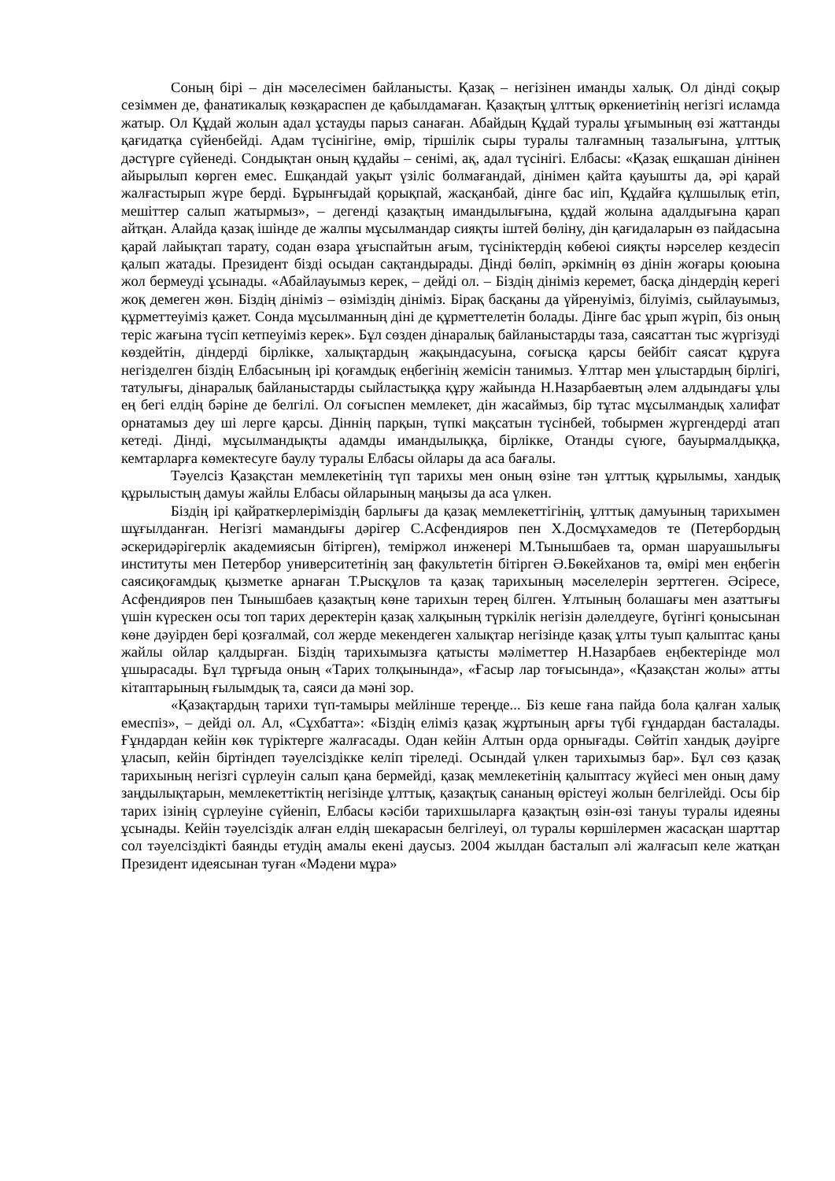Соның бірі – дін мәселесімен байланысты. Қазақ – негізінен иманды халық. Ол дінді соқыр сезіммен де, фанатикалық көзқараспен де қабылдамаған. Қазақтың ұлттық өркениетінің негізгі исламда жатыр. Ол Құдай жолын адал ұстауды парыз санаған. Абайдың Құдай туралы ұғымының өзі жаттанды қағидатқа сүйенбейді. Адам түсінігіне, өмір, тіршілік сыры туралы талғамның тазалығына, ұлттық дәстүрге сүйенеді. Сондықтан оның құдайы – сенімі, ақ, адал түсінігі. Елбасы: «Қазақ ешқашан дінінен айырылып көрген емес. Ешқандай уақыт үзіліс болмағандай, дінімен қайта қауышты да, әрі қарай жалғастырып жүре берді. Бұрынғыдай қорықпай, жасқанбай, дінге бас иіп, Құдайға құлшылық етіп, мешіттер салып жатырмыз», – дегенді қазақтың имандылығына, құдай жолына адалдығына қарап айтқан. Алайда қазақ ішінде де жалпы мұсылмандар сияқты іштей бөліну, дін қағидаларын өз пайдасына қарай лайықтап тарату, содан өзара ұғыспайтын ағым, түсініктердің көбеюі сияқты нәрселер кездесіп қалып жатады. Президент бізді осыдан сақтандырады. Дінді бөліп, әркімнің өз дінін жоғары қоюына жол бермеуді ұсынады. «Абайлауымыз керек, – дейді ол. – Біздің дініміз керемет, басқа діндердің керегі жоқ демеген жөн. Біздің дініміз – өзіміздің дініміз. Бірақ басқаны да үйренуіміз, білуіміз, сыйлауымыз, құрметтеуіміз қажет. Сонда мұсылманның діні де құрметтелетін болады. Дінге бас ұрып жүріп, біз оның теріс жағына түсіп кетпеуіміз керек». Бұл сөзден дінаралық байланыстарды таза, саясаттан тыс жүргізуді көздейтін, діндерді бірлікке, халықтардың жақындасуына, соғысқа қарсы бейбіт саясат құруға негізделген біздің Елбасының ірі қоғамдық еңбегінің жемісін танимыз. Ұлттар мен ұлыстардың бірлігі, татулығы, дінаралық байланыстарды сыйластыққа құру жайында Н.Назарбаевтың әлем алдындағы ұлы ең бегі елдің бәріне де белгілі. Ол соғыспен мемлекет, дін жасаймыз, бір тұтас мұсылмандық халифат орнатамыз деу ші лерге қарсы. Діннің парқын, түпкі мақсатын түсінбей, тобырмен жүргендерді атап кетеді. Дінді, мұсылмандықты адамды имандылыққа, бірлікке, Отанды сүюге, бауырмалдыққа, кемтарларға көмектесуге баулу туралы Елбасы ойлары да аса бағалы.
Тәуелсіз Қазақстан мемлекетінің түп тарихы мен оның өзіне тән ұлттық құрылымы, хандық құрылыстың дамуы жайлы Елбасы ойларының маңызы да аса үлкен.
Біздің ірі қайраткерлеріміздің барлығы да қазақ мемлекеттігінің, ұлттық дамуының тарихымен шұғылданған. Негізгі мамандығы дәрігер С.Асфендияров пен Х.Досмұхамедов те (Петербордың әскеридәрігерлік академиясын бітірген), теміржол инженері М.Тынышбаев та, орман шаруашылығы институты мен Петербор университетінің заң факультетін бітірген Ә.Бөкейханов та, өмірі мен еңбегін саясиқоғамдық қызметке арнаған Т.Рысқұлов та қазақ тарихының мәселелерін зерттеген. Әсіресе, Асфендияров пен Тынышбаев қазақтың көне тарихын терең білген. Ұлтының болашағы мен азаттығы үшін күрескен осы топ тарих деректерін қазақ халқының түркілік негізін дәлелдеуге, бүгінгі қонысынан көне дәуірден бері қозғалмай, сол жерде мекендеген халықтар негізінде қазақ ұлты туып қалыптас қаны жайлы ойлар қалдырған. Біздің тарихымызға қатысты мәліметтер Н.Назарбаев еңбектерінде мол ұшырасады. Бұл тұрғыда оның «Тарих толқынында», «Ғасыр лар тоғысында», «Қазақстан жолы» атты кітаптарының ғылымдық та, саяси да мәні зор.
«Қазақтардың тарихи түп-тамыры мейлінше тереңде... Біз кеше ғана пайда бола қалған халық емеспіз», – дейді ол. Ал, «Сұхбатта»: «Біздің еліміз қазақ жұртының арғы түбі ғұндардан басталады. Ғұндардан кейін көк түріктерге жалғасады. Одан кейін Алтын орда орнығады. Сөйтіп хандық дәуірге ұласып, кейін біртіндеп тәуелсіздікке келіп тіреледі. Осындай үлкен тарихымыз бар». Бұл сөз қазақ тарихының негізгі сүрлеуін салып қана бермейді, қазақ мемлекетінің қалыптасу жүйесі мен оның даму заңдылықтарын, мемлекеттіктің негізінде ұлттық, қазақтық сананың өрістеуі жолын белгілейді. Осы бір тарих ізінің сүрлеуіне сүйеніп, Елбасы кәсіби тарихшыларға қазақтың өзін-өзі тануы туралы идеяны ұсынады. Кейін тәуелсіздік алған елдің шекарасын белгілеуі, ол туралы көршілермен жасасқан шарттар сол тәуелсіздікті баянды етудің амалы екені даусыз. 2004 жылдан басталып әлі жалғасып келе жатқан Президент идеясынан туған «Мәдени мұра»